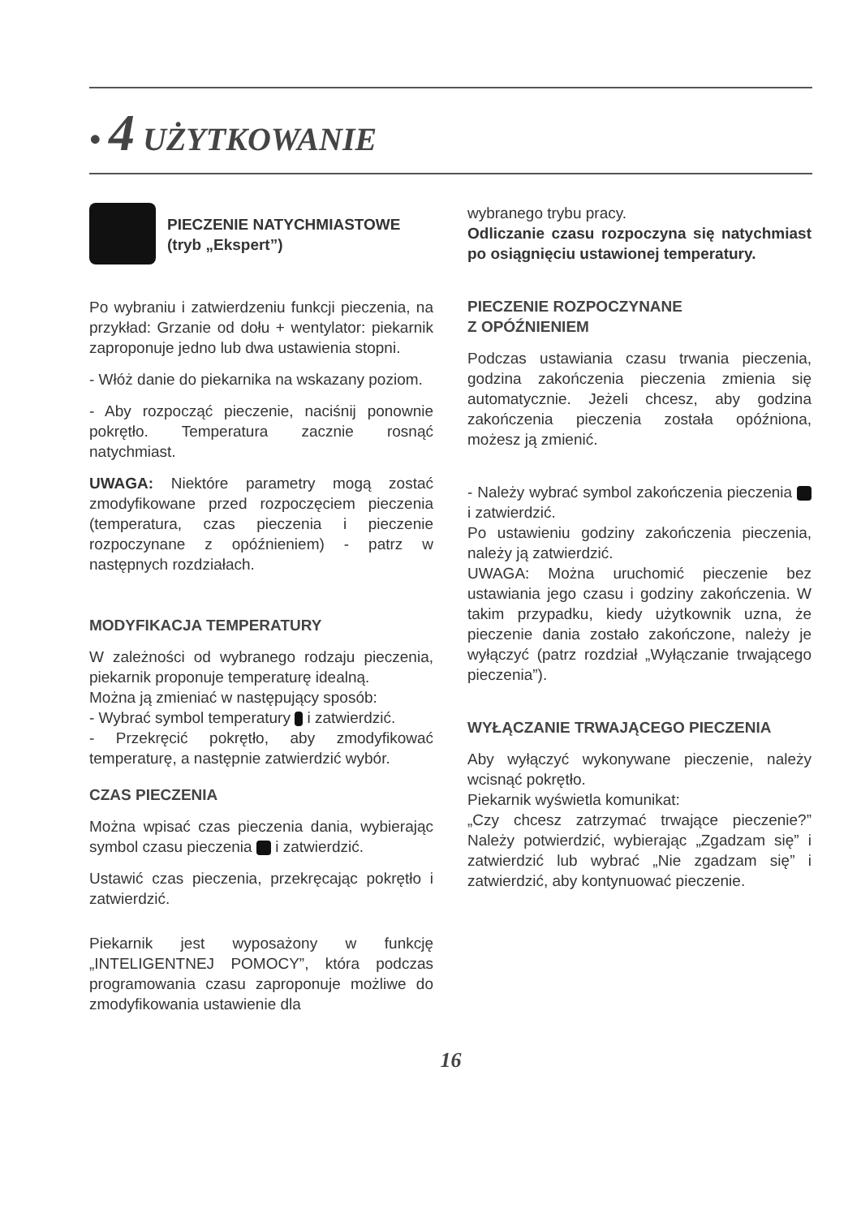• 4 UŻYTKOWANIE
PIECZENIE NATYCHMIASTOWE
(tryb „Ekspert”)
Po wybraniu i zatwierdzeniu funkcji pieczenia, na przykład: Grzanie od dołu + wentylator: piekarnik zaproponuje jedno lub dwa ustawienia stopni.
- Włóż danie do piekarnika na wskazany poziom.
- Aby rozpocząć pieczenie, naciśnij ponownie pokrętło. Temperatura zacznie rosnąć natychmiast.
UWAGA: Niektóre parametry mogą zostać zmodyfikowane przed rozpoczęciem pieczenia (temperatura, czas pieczenia i pieczenie rozpoczynane z opóźnieniem) - patrz w następnych rozdziałach.
MODYFIKACJA TEMPERATURY
W zależności od wybranego rodzaju pieczenia, piekarnik proponuje temperaturę idealną.
Można ją zmieniać w następujący sposób:
- Wybrać symbol temperatury i zatwierdzić.
- Przekręcić pokrętło, aby zmodyfikować temperaturę, a następnie zatwierdzić wybór.
CZAS PIECZENIA
Można wpisać czas pieczenia dania, wybierając symbol czasu pieczenia i zatwierdzić.
Ustawić czas pieczenia, przekręcając pokrętło i zatwierdzić.
Piekarnik jest wyposażony w funkcję „INTELIGENTNEJ POMOCY”, która podczas programowania czasu zaproponuje możliwe do zmodyfikowania ustawienie dla
wybranego trybu pracy.
Odliczanie czasu rozpoczyna się natychmiast po osiągnięciu ustawionej temperatury.
PIECZENIE ROZPOCZYNANE
Z OPÓŹNIENIEM
Podczas ustawiania czasu trwania pieczenia, godzina zakończenia pieczenia zmienia się automatycznie. Jeżeli chcesz, aby godzina zakończenia pieczenia została opóźniona, możesz ją zmienić.
- Należy wybrać symbol zakończenia pieczenia i zatwierdzić.
Po ustawieniu godziny zakończenia pieczenia, należy ją zatwierdzić.
UWAGA: Można uruchomić pieczenie bez ustawiania jego czasu i godziny zakończenia. W takim przypadku, kiedy użytkownik uzna, że pieczenie dania zostało zakończone, należy je wyłączyć (patrz rozdział „Wyłączanie trwającego pieczenia”).
WYŁĄCZANIE TRWAJĄCEGO PIECZENIA
Aby wyłączyć wykonywane pieczenie, należy wcisnąć pokrętło.
Piekarnik wyświetla komunikat:
„Czy chcesz zatrzymać trwające pieczenie?” Należy potwierdzić, wybierając „Zgadzam się” i zatwierdzić lub wybrać „Nie zgadzam się” i zatwierdzić, aby kontynuować pieczenie.
16